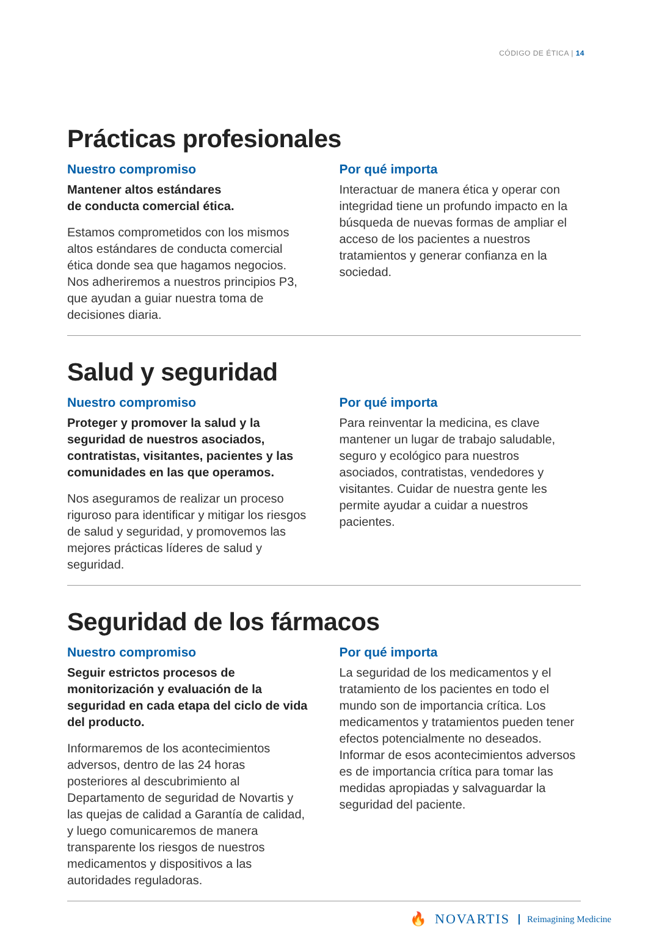CÓDIGO DE ÉTICA | 14
Prácticas profesionales
Nuestro compromiso
Mantener altos estándares
de conducta comercial ética.
Estamos comprometidos con los mismos altos estándares de conducta comercial ética donde sea que hagamos negocios. Nos adheriremos a nuestros principios P3, que ayudan a guiar nuestra toma de decisiones diaria.
Por qué importa
Interactuar de manera ética y operar con integridad tiene un profundo impacto en la búsqueda de nuevas formas de ampliar el acceso de los pacientes a nuestros tratamientos y generar confianza en la sociedad.
Salud y seguridad
Nuestro compromiso
Proteger y promover la salud y la seguridad de nuestros asociados, contratistas, visitantes, pacientes y las comunidades en las que operamos.
Nos aseguramos de realizar un proceso riguroso para identificar y mitigar los riesgos de salud y seguridad, y promovemos las mejores prácticas líderes de salud y seguridad.
Por qué importa
Para reinventar la medicina, es clave mantener un lugar de trabajo saludable, seguro y ecológico para nuestros asociados, contratistas, vendedores y visitantes. Cuidar de nuestra gente les permite ayudar a cuidar a nuestros pacientes.
Seguridad de los fármacos
Nuestro compromiso
Seguir estrictos procesos de monitorización y evaluación de la seguridad en cada etapa del ciclo de vida del producto.
Informaremos de los acontecimientos adversos, dentro de las 24 horas posteriores al descubrimiento al Departamento de seguridad de Novartis y las quejas de calidad a Garantía de calidad, y luego comunicaremos de manera transparente los riesgos de nuestros medicamentos y dispositivos a las autoridades reguladoras.
Por qué importa
La seguridad de los medicamentos y el tratamiento de los pacientes en todo el mundo son de importancia crítica. Los medicamentos y tratamientos pueden tener efectos potencialmente no deseados. Informar de esos acontecimientos adversos es de importancia crítica para tomar las medidas apropiadas y salvaguardar la seguridad del paciente.
🔥 NOVARTIS Reimagining Medicine